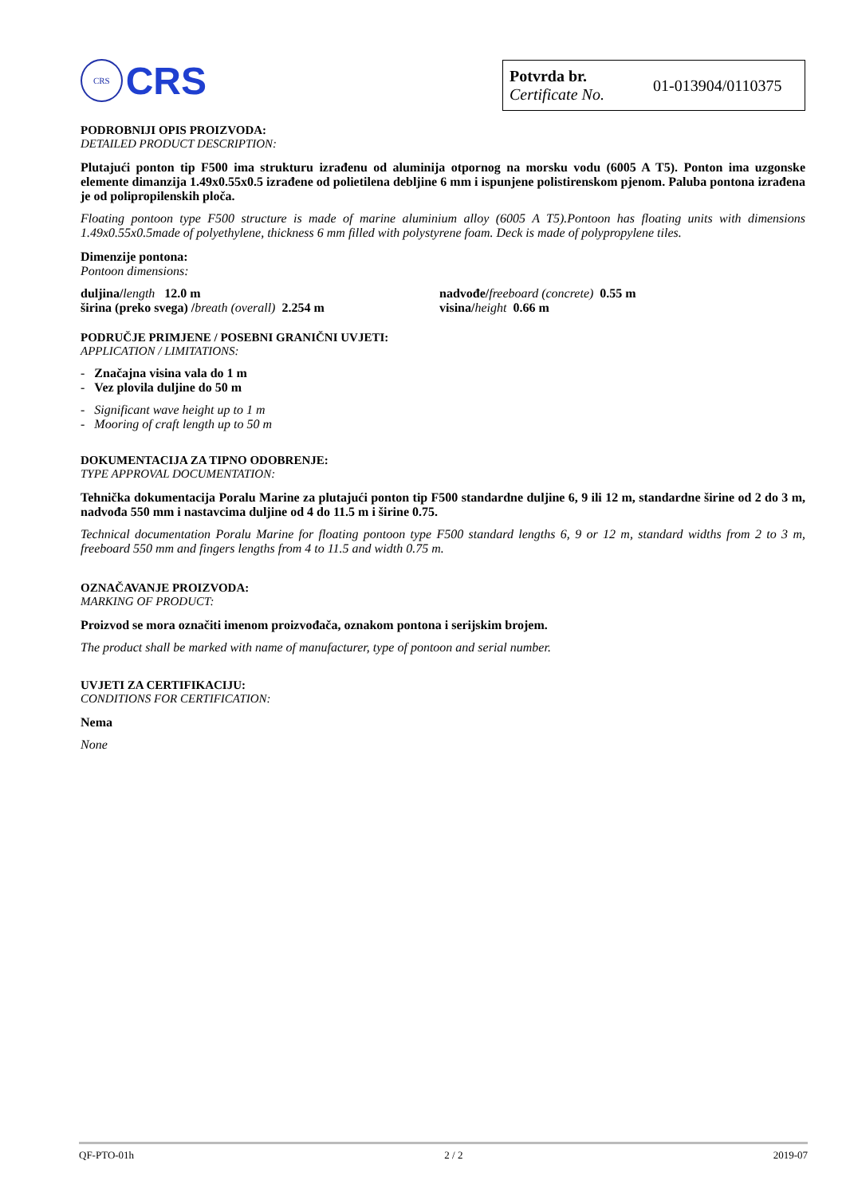CRS
CRS
Potvrda br.
Certificate No.
01-013904/0110375
PODROBNIJI OPIS PROIZVODA:
DETAILED PRODUCT DESCRIPTION:
Plutajući ponton tip F500 ima strukturu izrađenu od aluminija otpornog na morsku vodu (6005 A T5). Ponton ima uzgonske elemente dimanzija 1.49x0.55x0.5 izrađene od polietilena debljine 6 mm i ispunjene polistirenskom pjenom. Paluba pontona izrađena je od polipropilenskih ploča.
Floating pontoon type F500 structure is made of marine aluminium alloy (6005 A T5).Pontoon has floating units with dimensions 1.49x0.55x0.5made of polyethylene, thickness 6 mm filled with polystyrene foam. Deck is made of polypropylene tiles.
Dimenzije pontona:
Pontoon dimensions:
duljina/length 12.0 m
širina (preko svega) /breath (overall) 2.254 m
nadvođe/freeboard (concrete) 0.55 m
visina/height 0.66 m
PODRUČJE PRIMJENE / POSEBNI GRANIČNI UVJETI:
APPLICATION / LIMITATIONS:
- Značajna visina vala do 1 m
- Vez plovila duljine do 50 m
- Significant wave height up to 1 m
- Mooring of craft length up to 50 m
DOKUMENTACIJA ZA TIPNO ODOBRENJE:
TYPE APPROVAL DOCUMENTATION:
Tehnička dokumentacija Poralu Marine za plutajući ponton tip F500 standardne duljine 6, 9 ili 12 m, standardne širine od 2 do 3 m, nadvođa 550 mm i nastavcima duljine od 4 do 11.5 m i širine 0.75.
Technical documentation Poralu Marine for floating pontoon type F500 standard lengths 6, 9 or 12 m, standard widths from 2 to 3 m, freeboard 550 mm and fingers lengths from 4 to 11.5 and width 0.75 m.
OZNAČAVANJE PROIZVODA:
MARKING OF PRODUCT:
Proizvod se mora označiti imenom proizvođača, oznakom pontona i serijskim brojem.
The product shall be marked with name of manufacturer, type of pontoon and serial number.
UVJETI ZA CERTIFIKACIJU:
CONDITIONS FOR CERTIFICATION:
Nema
None
QF-PTO-01h 2 / 2 2019-07